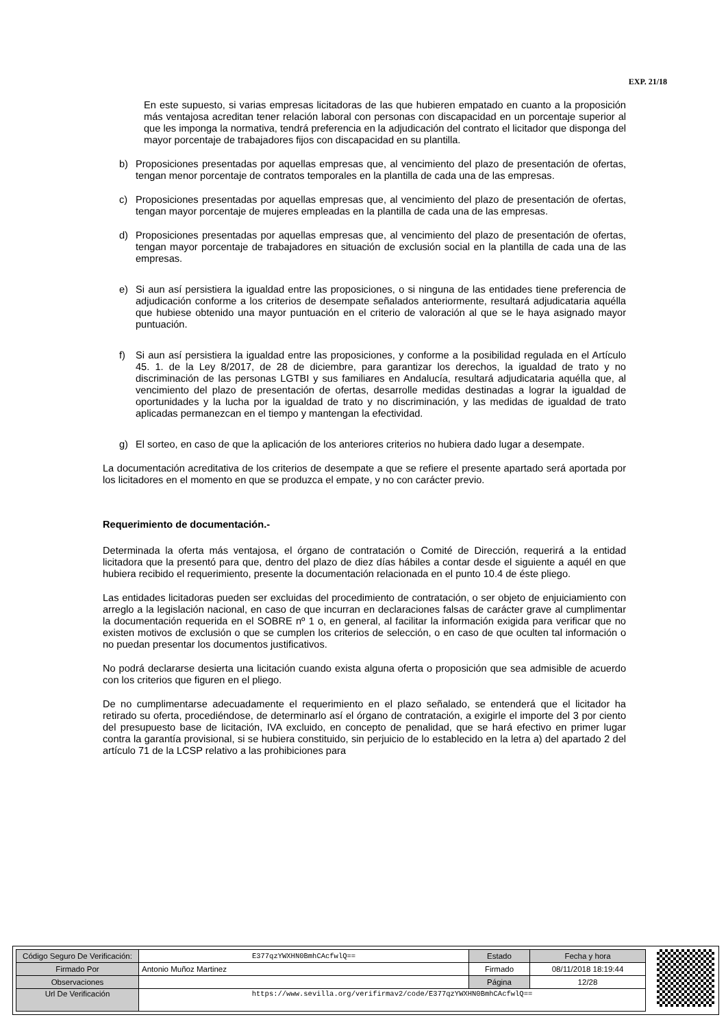EXP. 21/18
En este supuesto, si varias empresas licitadoras de las que hubieren empatado en cuanto a la proposición más ventajosa acreditan tener relación laboral con personas con discapacidad en un porcentaje superior al que les imponga la normativa, tendrá preferencia en la adjudicación del contrato el licitador que disponga del mayor porcentaje de trabajadores fijos con discapacidad en su plantilla.
b)
Proposiciones presentadas por aquellas empresas que, al vencimiento del plazo de presentación de ofertas, tengan menor porcentaje de contratos temporales en la plantilla de cada una de las empresas.
c)
Proposiciones presentadas por aquellas empresas que, al vencimiento del plazo de presentación de ofertas, tengan mayor porcentaje de mujeres empleadas en la plantilla de cada una de las empresas.
d)
Proposiciones presentadas por aquellas empresas que, al vencimiento del plazo de presentación de ofertas, tengan mayor porcentaje de trabajadores en situación de exclusión social en la plantilla de cada una de las empresas.
e)
Si aun así persistiera la igualdad entre las proposiciones, o si ninguna de las entidades tiene preferencia de adjudicación conforme a los criterios de desempate señalados anteriormente, resultará adjudicataria aquélla que hubiese obtenido una mayor puntuación en el criterio de valoración al que se le haya asignado mayor puntuación.
f)
Si aun así persistiera la igualdad entre las proposiciones, y conforme a la posibilidad regulada en el Artículo 45. 1. de la Ley 8/2017, de 28 de diciembre, para garantizar los derechos, la igualdad de trato y no discriminación de las personas LGTBI y sus familiares en Andalucía, resultará adjudicataria aquélla que, al vencimiento del plazo de presentación de ofertas, desarrolle medidas destinadas a lograr la igualdad de oportunidades y la lucha por la igualdad de trato y no discriminación, y las medidas de igualdad de trato aplicadas permanezcan en el tiempo y mantengan la efectividad.
g)
El sorteo, en caso de que la aplicación de los anteriores criterios no hubiera dado lugar a desempate.
La documentación acreditativa de los criterios de desempate a que se refiere el presente apartado será aportada por los licitadores en el momento en que se produzca el empate, y no con carácter previo.
Requerimiento de documentación.-
Determinada la oferta más ventajosa, el órgano de contratación o Comité de Dirección, requerirá a la entidad licitadora que la presentó para que, dentro del plazo de diez días hábiles a contar desde el siguiente a aquél en que hubiera recibido el requerimiento, presente la documentación relacionada en el punto 10.4 de éste pliego.
Las entidades licitadoras pueden ser excluidas del procedimiento de contratación, o ser objeto de enjuiciamiento con arreglo a la legislación nacional, en caso de que incurran en declaraciones falsas de carácter grave al cumplimentar la documentación requerida en el SOBRE nº 1 o, en general, al facilitar la información exigida para verificar que no existen motivos de exclusión o que se cumplen los criterios de selección, o en caso de que oculten tal información o no puedan presentar los documentos justificativos.
No podrá declararse desierta una licitación cuando exista alguna oferta o proposición que sea admisible de acuerdo con los criterios que figuren en el pliego.
De no cumplimentarse adecuadamente el requerimiento en el plazo señalado, se entenderá que el licitador ha retirado su oferta, procediéndose, de determinarlo así el órgano de contratación, a exigirle el importe del 3 por ciento del presupuesto base de licitación, IVA excluido, en concepto de penalidad, que se hará efectivo en primer lugar contra la garantía provisional, si se hubiera constituido, sin perjuicio de lo establecido en la letra a) del apartado 2 del artículo 71 de la LCSP relativo a las prohibiciones para
| Código Seguro De Verificación: | E377qzYWXHN0BmhCAcfwlQ== | Estado | Fecha y hora |
| Firmado Por | Antonio Muñoz Martinez | Firmado | 08/11/2018 18:19:44 |
| Observaciones | | Página | 12/28 |
| Url De Verificación | https://www.sevilla.org/verifirmav2/code/E377qzYWXHN0BmhCAcfwlQ== | | |